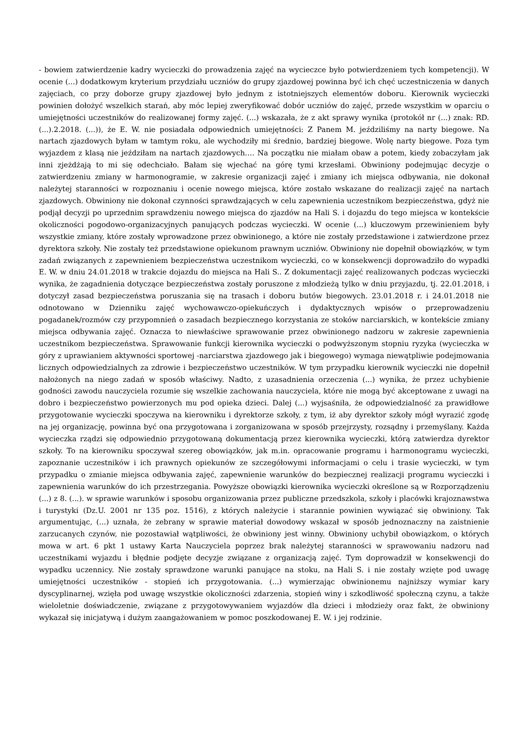- bowiem zatwierdzenie kadry wycieczki do prowadzenia zajęć na wycieczce było potwierdzeniem tych kompetencji). W ocenie (...) dodatkowym kryterium przydziału uczniów do grupy zjazdowej powinna być ich chęć uczestniczenia w danych zajęciach, co przy doborze grupy zjazdowej było jednym z istotniejszych elementów doboru. Kierownik wycieczki powinien dołożyć wszelkich starań, aby móc lepiej zweryfikować dobór uczniów do zajęć, przede wszystkim w oparciu o umiejętności uczestników do realizowanej formy zajęć. (...) wskazała, że z akt sprawy wynika (protokół nr (...) znak: RD. (...).2.2018. (...)), że E. W. nie posiadała odpowiednich umiejętności: Z Panem M. jeździliśmy na narty biegowe. Na nartach zjazdowych byłam w tamtym roku, ale wychodziły mi średnio, bardziej biegowe. Wolę narty biegowe. Poza tym wyjazdem z klasą nie jeździłam na nartach zjazdowych…. Na początku nie miałam obaw a potem, kiedy zobaczyłam jak inni zjeżdżają to mi się odechciało. Bałam się wjechać na górę tymi krzesłami. Obwiniony podejmując decyzje o zatwierdzeniu zmiany w harmonogramie, w zakresie organizacji zajęć i zmiany ich miejsca odbywania, nie dokonał należytej staranności w rozpoznaniu i ocenie nowego miejsca, które zostało wskazane do realizacji zajęć na nartach zjazdowych. Obwiniony nie dokonał czynności sprawdzających w celu zapewnienia uczestnikom bezpieczeństwa, gdyż nie podjął decyzji po uprzednim sprawdzeniu nowego miejsca do zjazdów na Hali S. i dojazdu do tego miejsca w kontekście okoliczności pogodowo-organizacyjnych panujących podczas wycieczki. W ocenie (...) kluczowym przewinieniem były wszystkie zmiany, które zostały wprowadzone przez obwinionego, a które nie zostały przedstawione i zatwierdzone przez dyrektora szkoły. Nie zostały też przedstawione opiekunom prawnym uczniów. Obwiniony nie dopełnił obowiązków, w tym zadań związanych z zapewnieniem bezpieczeństwa uczestnikom wycieczki, co w konsekwencji doprowadziło do wypadki E. W. w dniu 24.01.2018 w trakcie dojazdu do miejsca na Hali S.. Z dokumentacji zajęć realizowanych podczas wycieczki wynika, że zagadnienia dotyczące bezpieczeństwa zostały poruszone z młodzieżą tylko w dniu przyjazdu, tj. 22.01.2018, i dotyczył zasad bezpieczeństwa poruszania się na trasach i doboru butów biegowych. 23.01.2018 r. i 24.01.2018 nie odnotowano w Dzienniku zajęć wychowawczo-opiekuńczych i dydaktycznych wpisów o przeprowadzeniu pogadanek/rozmów czy przypomnień o zasadach bezpiecznego korzystania ze stoków narciarskich, w kontekście zmiany miejsca odbywania zajęć. Oznacza to niewłaściwe sprawowanie przez obwinionego nadzoru w zakresie zapewnienia uczestnikom bezpieczeństwa. Sprawowanie funkcji kierownika wycieczki o podwyższonym stopniu ryzyka (wycieczka w góry z uprawianiem aktywności sportowej -narciarstwa zjazdowego jak i biegowego) wymaga niewątpliwie podejmowania licznych odpowiedzialnych za zdrowie i bezpieczeństwo uczestników. W tym przypadku kierownik wycieczki nie dopełnił nałożonych na niego zadań w sposób właściwy. Nadto, z uzasadnienia orzeczenia (...) wynika, że przez uchybienie godności zawodu nauczyciela rozumie się wszelkie zachowania nauczyciela, które nie mogą być akceptowane z uwagi na dobro i bezpieczeństwo powierzonych mu pod opieka dzieci. Dalej (...) wyjsaśniła, że odpowiedzialność za prawidłowe przygotowanie wycieczki spoczywa na kierowniku i dyrektorze szkoły, z tym, iż aby dyrektor szkoły mógł wyrazić zgodę na jej organizację, powinna być ona przygotowana i zorganizowana w sposób przejrzysty, rozsądny i przemyślany. Każda wycieczka rządzi się odpowiednio przygotowaną dokumentacją przez kierownika wycieczki, którą zatwierdza dyrektor szkoły. To na kierowniku spoczywał szereg obowiązków, jak m.in. opracowanie programu i harmonogramu wycieczki, zapoznanie uczestników i ich prawnych opiekunów ze szczegółowymi informacjami o celu i trasie wycieczki, w tym przypadku o zmianie miejsca odbywania zajęć, zapewnienie warunków do bezpiecznej realizacji programu wycieczki i zapewnienia warunków do ich przestrzegania. Powyższe obowiązki kierownika wycieczki określone są w Rozporządzeniu (...) z 8. (...). w sprawie warunków i sposobu organizowania przez publiczne przedszkola, szkoły i placówki krajoznawstwa i turystyki (Dz.U. 2001 nr 135 poz. 1516), z których należycie i starannie powinien wywiązać się obwiniony. Tak argumentując, (...) uznała, że zebrany w sprawie materiał dowodowy wskazał w sposób jednoznaczny na zaistnienie zarzucanych czynów, nie pozostawiał wątpliwości, że obwiniony jest winny. Obwiniony uchybił obowiązkom, o których mowa w art. 6 pkt 1 ustawy Karta Nauczyciela poprzez brak należytej staranności w sprawowaniu nadzoru nad uczestnikami wyjazdu i błędnie podjęte decyzje związane z organizacją zajęć. Tym doprowadził w konsekwencji do wypadku uczennicy. Nie zostały sprawdzone warunki panujące na stoku, na Hali S. i nie zostały wzięte pod uwagę umiejętności uczestników - stopień ich przygotowania. (...) wymierzając obwinionemu najniższy wymiar kary dyscyplinarnej, wzięła pod uwagę wszystkie okoliczności zdarzenia, stopień winy i szkodliwość społeczną czynu, a także wieloletnie doświadczenie, związane z przygotowywaniem wyjazdów dla dzieci i młodzieży oraz fakt, że obwiniony wykazał się inicjatywą i dużym zaangażowaniem w pomoc poszkodowanej E. W. i jej rodzinie.